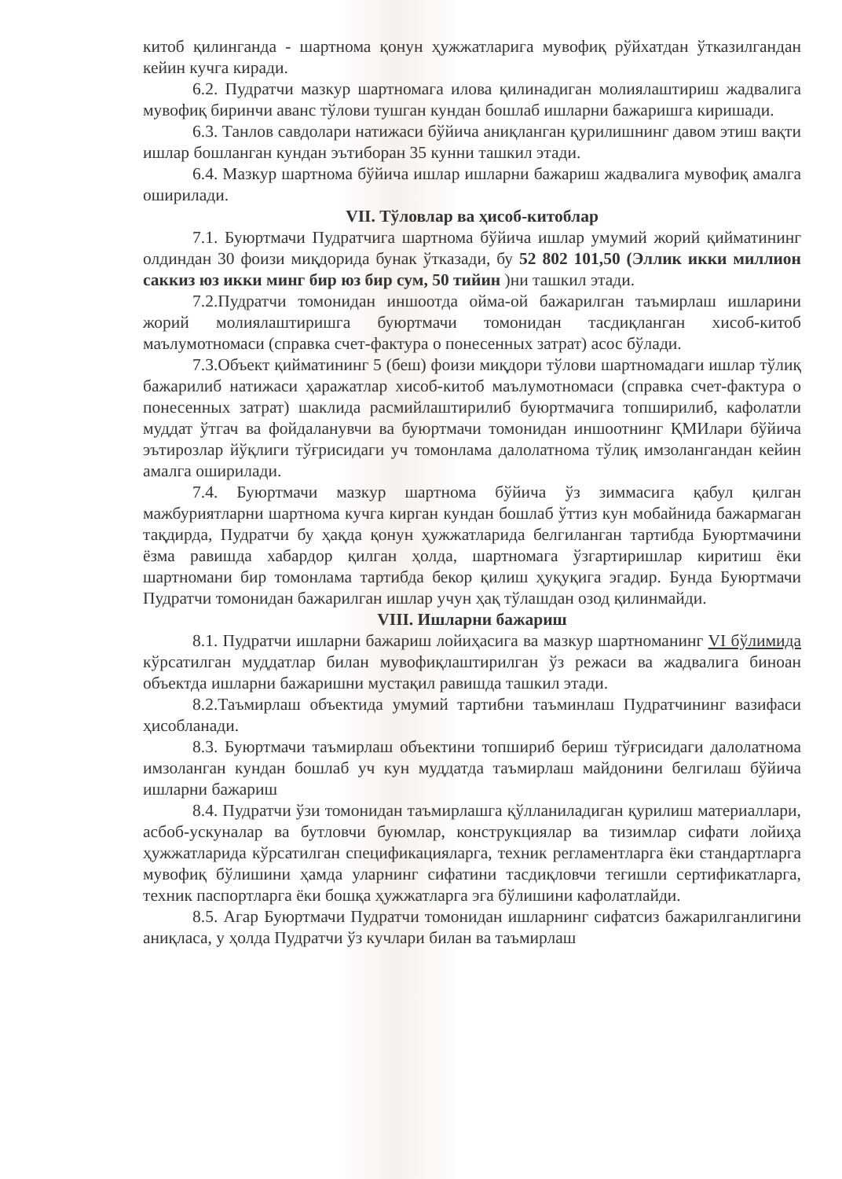китоб қилинганда - шартнома қонун ҳужжатларига мувофиқ рўйхатдан ўтказилгандан кейин кучга киради.
6.2. Пудратчи мазкур шартномага илова қилинадиган молиялаштириш жадвалига мувофиқ биринчи аванс тўлови тушган кундан бошлаб ишларни бажаришга киришади.
6.3. Танлов савдолари натижаси бўйича аниқланган қурилишнинг давом этиш вақти ишлар бошланган кундан эътиборан 35 кунни ташкил этади.
6.4. Мазкур шартнома бўйича ишлар ишларни бажариш жадвалига мувофиқ амалга оширилади.
VII. Тўловлар ва ҳисоб-китоблар
7.1. Буюртмачи Пудратчига шартнома бўйича ишлар умумий жорий қийматининг олдиндан 30 фоизи миқдорида бунак ўтказади, бу 52 802 101,50 (Эллик икки миллион саккиз юз икки минг бир юз бир сум, 50 тийин )ни ташкил этади.
7.2.Пудратчи томонидан иншоотда ойма-ой бажарилган таъмирлаш ишларини жорий молиялаштиришга буюртмачи томонидан тасдиқланган хисоб-китоб маълумотномаси (справка счет-фактура о понесенных затрат) асос бўлади.
7.3.Объект қийматининг 5 (беш) фоизи миқдори тўлови шартномадаги ишлар тўлиқ бажарилиб натижаси ҳаражатлар хисоб-китоб маълумотномаси (справка счет-фактура о понесенных затрат) шаклида расмийлаштирилиб буюртмачига топширилиб, кафолатли муддат ўтгач ва фойдаланувчи ва буюртмачи томонидан иншоотнинг ҚМИлари бўйича эътирозлар йўқлиги тўғрисидаги уч томонлама далолатнома тўлиқ имзолангандан кейин амалга оширилади.
7.4. Буюртмачи мазкур шартнома бўйича ўз зиммасига қабул қилган мажбуриятларни шартнома кучга кирган кундан бошлаб ўттиз кун мобайнида бажармаган тақдирда, Пудратчи бу ҳақда қонун ҳужжатларида белгиланган тартибда Буюртмачини ёзма равишда хабардор қилган ҳолда, шартномага ўзгартиришлар киритиш ёки шартномани бир томонлама тартибда бекор қилиш ҳуқуқига эгадир. Бунда Буюртмачи Пудратчи томонидан бажарилган ишлар учун ҳақ тўлашдан озод қилинмайди.
VIII. Ишларни бажариш
8.1. Пудратчи ишларни бажариш лойиҳасига ва мазкур шартноманинг VI бўлимида кўрсатилган муддатлар билан мувофиқлаштирилган ўз режаси ва жадвалига биноан объектда ишларни бажаришни мустақил равишда ташкил этади.
8.2.Таъмирлаш объектида умумий тартибни таъминлаш Пудратчининг вазифаси ҳисобланади.
8.3. Буюртмачи таъмирлаш объектини топшириб бериш тўғрисидаги далолатнома имзоланган кундан бошлаб уч кун муддатда таъмирлаш майдонини белгилаш бўйича ишларни бажариш
8.4. Пудратчи ўзи томонидан таъмирлашга қўлланиладиган қурилиш материаллари, асбоб-ускуналар ва бутловчи буюмлар, конструкциялар ва тизимлар сифати лойиҳа ҳужжатларида кўрсатилган спецификацияларга, техник регламентларга ёки стандартларга мувофиқ бўлишини ҳамда уларнинг сифатини тасдиқловчи тегишли сертификатларга, техник паспортларга ёки бошқа ҳужжатларга эга бўлишини кафолатлайди.
8.5. Агар Буюртмачи Пудратчи томонидан ишларнинг сифатсиз бажарилганлигини аниқласа, у ҳолда Пудратчи ўз кучлари билан ва таъмирлаш